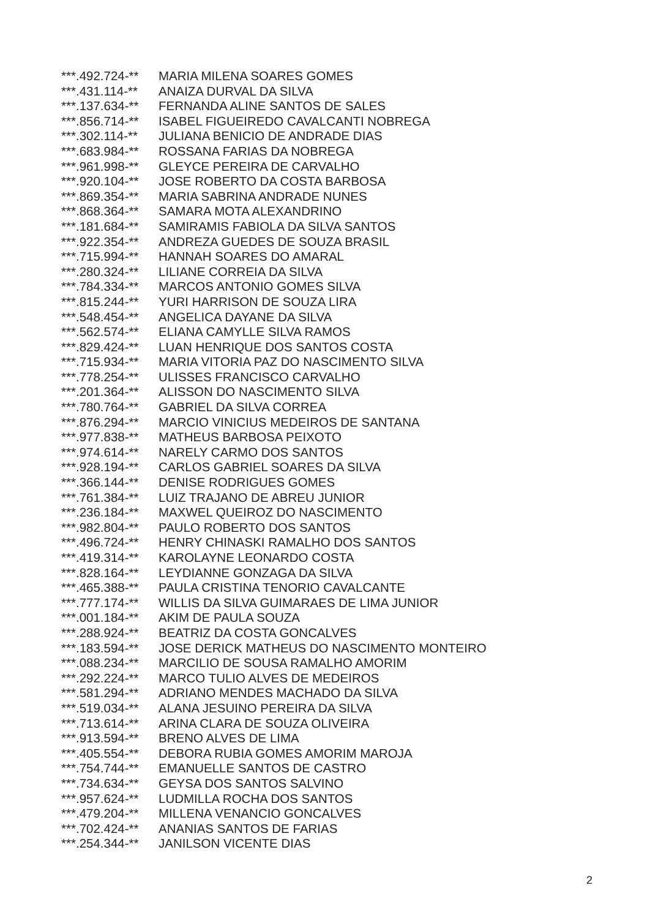| ***.492.724-** | MARIA MILENA SOARES GOMES |
| ***.431.114-** | ANAIZA DURVAL DA SILVA |
| ***.137.634-** | FERNANDA ALINE SANTOS DE SALES |
| ***.856.714-** | ISABEL FIGUEIREDO CAVALCANTI NOBREGA |
| ***.302.114-** | JULIANA BENICIO DE ANDRADE DIAS |
| ***.683.984-** | ROSSANA FARIAS DA NOBREGA |
| ***.961.998-** | GLEYCE PEREIRA DE CARVALHO |
| ***.920.104-** | JOSE ROBERTO DA COSTA BARBOSA |
| ***.869.354-** | MARIA SABRINA ANDRADE NUNES |
| ***.868.364-** | SAMARA MOTA ALEXANDRINO |
| ***.181.684-** | SAMIRAMIS FABIOLA DA SILVA SANTOS |
| ***.922.354-** | ANDREZA GUEDES DE SOUZA BRASIL |
| ***.715.994-** | HANNAH SOARES DO AMARAL |
| ***.280.324-** | LILIANE CORREIA DA SILVA |
| ***.784.334-** | MARCOS ANTONIO GOMES SILVA |
| ***.815.244-** | YURI HARRISON DE SOUZA LIRA |
| ***.548.454-** | ANGELICA DAYANE DA SILVA |
| ***.562.574-** | ELIANA CAMYLLE SILVA RAMOS |
| ***.829.424-** | LUAN HENRIQUE DOS SANTOS COSTA |
| ***.715.934-** | MARIA VITORIA PAZ DO NASCIMENTO SILVA |
| ***.778.254-** | ULISSES FRANCISCO CARVALHO |
| ***.201.364-** | ALISSON DO NASCIMENTO SILVA |
| ***.780.764-** | GABRIEL DA SILVA CORREA |
| ***.876.294-** | MARCIO VINICIUS MEDEIROS DE SANTANA |
| ***.977.838-** | MATHEUS BARBOSA PEIXOTO |
| ***.974.614-** | NARELY CARMO DOS SANTOS |
| ***.928.194-** | CARLOS GABRIEL SOARES DA SILVA |
| ***.366.144-** | DENISE RODRIGUES GOMES |
| ***.761.384-** | LUIZ TRAJANO DE ABREU JUNIOR |
| ***.236.184-** | MAXWEL QUEIROZ DO NASCIMENTO |
| ***.982.804-** | PAULO ROBERTO DOS SANTOS |
| ***.496.724-** | HENRY CHINASKI RAMALHO DOS SANTOS |
| ***.419.314-** | KAROLAYNE LEONARDO COSTA |
| ***.828.164-** | LEYDIANNE GONZAGA DA SILVA |
| ***.465.388-** | PAULA CRISTINA TENORIO CAVALCANTE |
| ***.777.174-** | WILLIS DA SILVA GUIMARAES DE LIMA JUNIOR |
| ***.001.184-** | AKIM DE PAULA SOUZA |
| ***.288.924-** | BEATRIZ DA COSTA GONCALVES |
| ***.183.594-** | JOSE DERICK MATHEUS DO NASCIMENTO MONTEIRO |
| ***.088.234-** | MARCILIO DE SOUSA RAMALHO AMORIM |
| ***.292.224-** | MARCO TULIO ALVES DE MEDEIROS |
| ***.581.294-** | ADRIANO MENDES MACHADO DA SILVA |
| ***.519.034-** | ALANA JESUINO PEREIRA DA SILVA |
| ***.713.614-** | ARINA CLARA DE SOUZA OLIVEIRA |
| ***.913.594-** | BRENO ALVES DE LIMA |
| ***.405.554-** | DEBORA RUBIA GOMES AMORIM MAROJA |
| ***.754.744-** | EMANUELLE SANTOS DE CASTRO |
| ***.734.634-** | GEYSA DOS SANTOS SALVINO |
| ***.957.624-** | LUDMILLA ROCHA DOS SANTOS |
| ***.479.204-** | MILLENA VENANCIO GONCALVES |
| ***.702.424-** | ANANIAS SANTOS DE FARIAS |
| ***.254.344-** | JANILSON VICENTE DIAS |
2